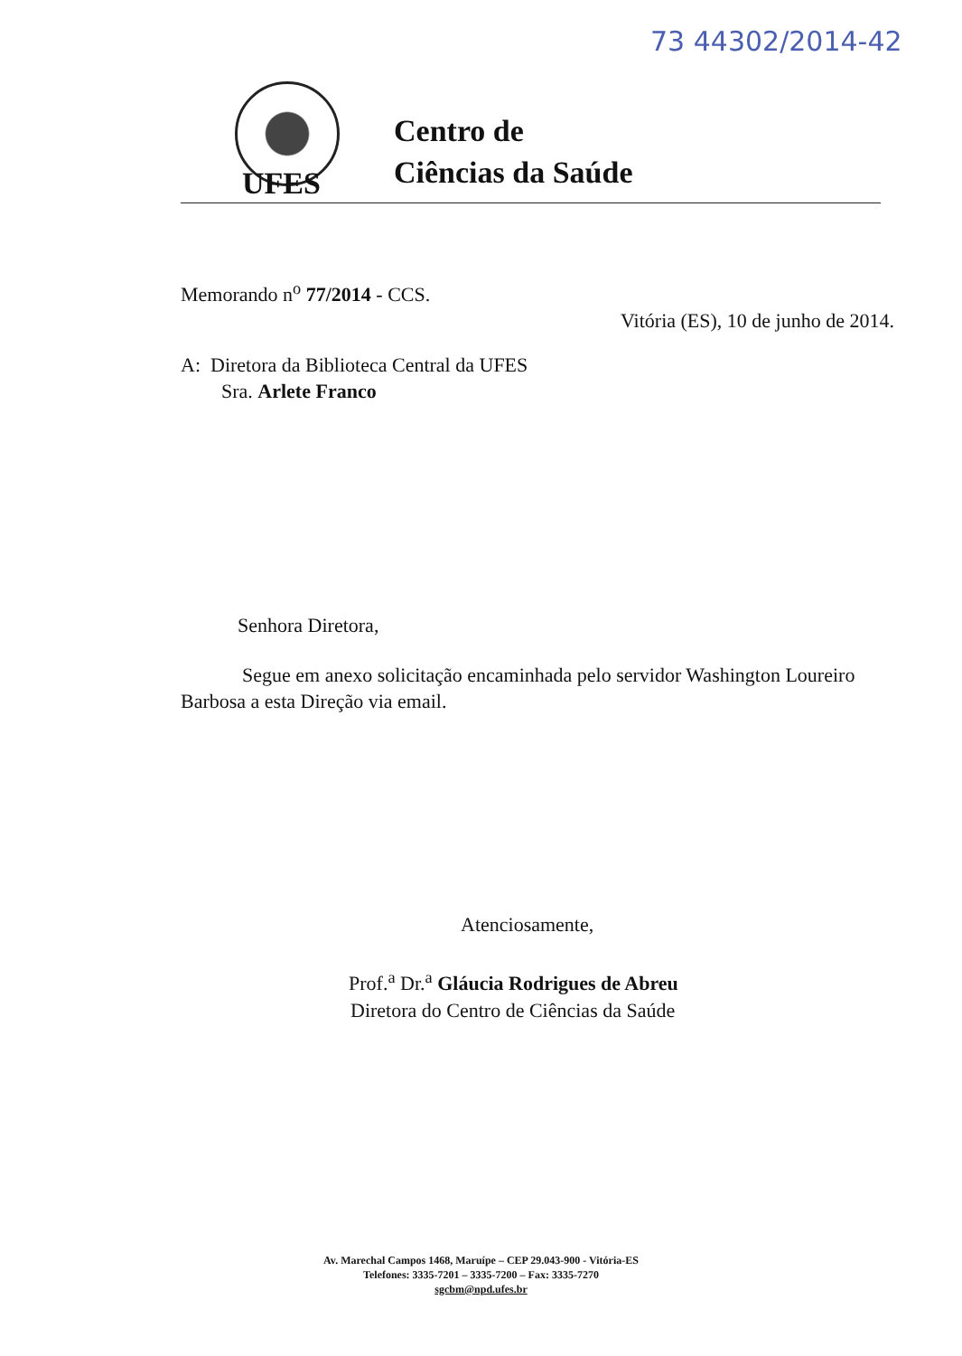73 44302/2014-42
Centro de
Ciências da Saúde
UFES
Memorando n<sup>o</sup> 77/2014 - CCS.
Vitória (ES), 10 de junho de 2014.
A: Diretora da Biblioteca Central da UFES
Sra. Arlete Franco
Senhora Diretora,
Segue em anexo solicitação encaminhada pelo servidor Washington Loureiro Barbosa a esta Direção via email.
Atenciosamente,
Prof.<sup>a</sup> Dr.<sup>a</sup> Gláucia Rodrigues de Abreu
Diretora do Centro de Ciências da Saúde
Av. Marechal Campos 1468, Maruípe – CEP 29.043-900 - Vitória-ES
Telefones: 3335-7201 – 3335-7200 – Fax: 3335-7270
sgcbm@npd.ufes.br